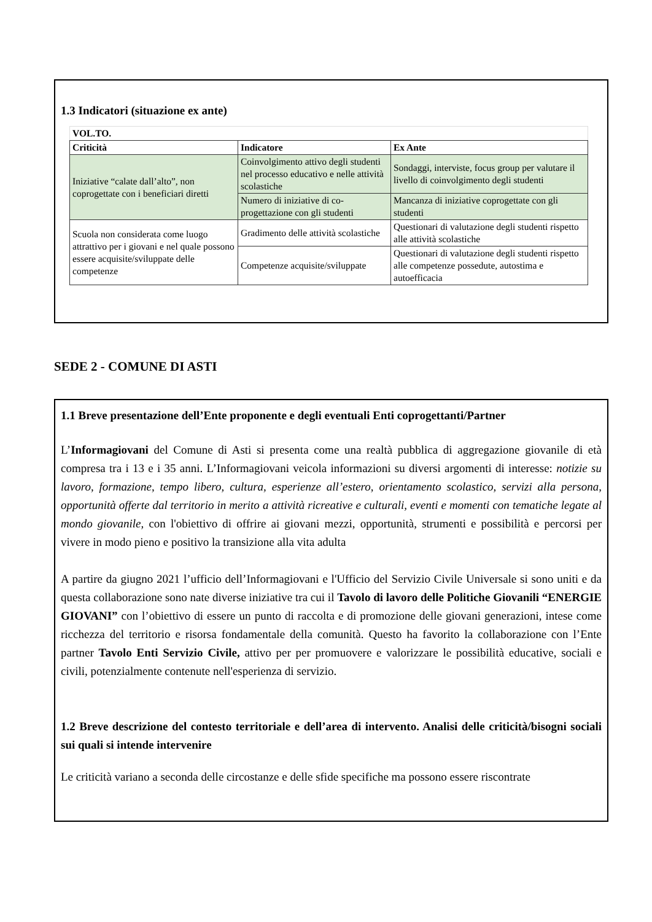1.3 Indicatori (situazione ex ante)
| VOL.TO. | | |
| --- | --- | --- |
| Criticità | Indicatore | Ex Ante |
| Iniziative “calate dall’alto”, non coprogettate con i beneficiari diretti | Coinvolgimento attivo degli studenti nel processo educativo e nelle attività scolastiche | Sondaggi, interviste, focus group per valutare il livello di coinvolgimento degli studenti |
| | Numero di iniziative di co-progettazione con gli studenti | Mancanza di iniziative coprogettate con gli studenti |
| Scuola non considerata come luogo attrattivo per i giovani e nel quale possono essere acquisite/sviluppate delle competenze | Gradimento delle attività scolastiche | Questionari di valutazione degli studenti rispetto alle attività scolastiche |
| | Competenze acquisite/sviluppate | Questionari di valutazione degli studenti rispetto alle competenze possedute, autostima e autoefficacia |
SEDE 2 - COMUNE DI ASTI
1.1 Breve presentazione dell’Ente proponente e degli eventuali Enti coprogettanti/Partner
L’Informagiovani del Comune di Asti si presenta come una realtà pubblica di aggregazione giovanile di età compresa tra i 13 e i 35 anni. L’Informagiovani veicola informazioni su diversi argomenti di interesse: notizie su lavoro, formazione, tempo libero, cultura, esperienze all’estero, orientamento scolastico, servizi alla persona, opportunità offerte dal territorio in merito a attività ricreative e culturali, eventi e momenti con tematiche legate al mondo giovanile, con l'obiettivo di offrire ai giovani mezzi, opportunità, strumenti e possibilità e percorsi per vivere in modo pieno e positivo la transizione alla vita adulta
A partire da giugno 2021 l’ufficio dell’Informagiovani e l'Ufficio del Servizio Civile Universale si sono uniti e da questa collaborazione sono nate diverse iniziative tra cui il Tavolo di lavoro delle Politiche Giovanili “ENERGIE GIOVANI” con l’obiettivo di essere un punto di raccolta e di promozione delle giovani generazioni, intese come ricchezza del territorio e risorsa fondamentale della comunità. Questo ha favorito la collaborazione con l’Ente partner Tavolo Enti Servizio Civile, attivo per per promuovere e valorizzare le possibilità educative, sociali e civili, potenzialmente contenute nell'esperienza di servizio.
1.2 Breve descrizione del contesto territoriale e dell’area di intervento. Analisi delle criticità/bisogni sociali sui quali si intende intervenire
Le criticità variano a seconda delle circostanze e delle sfide specifiche ma possono essere riscontrate